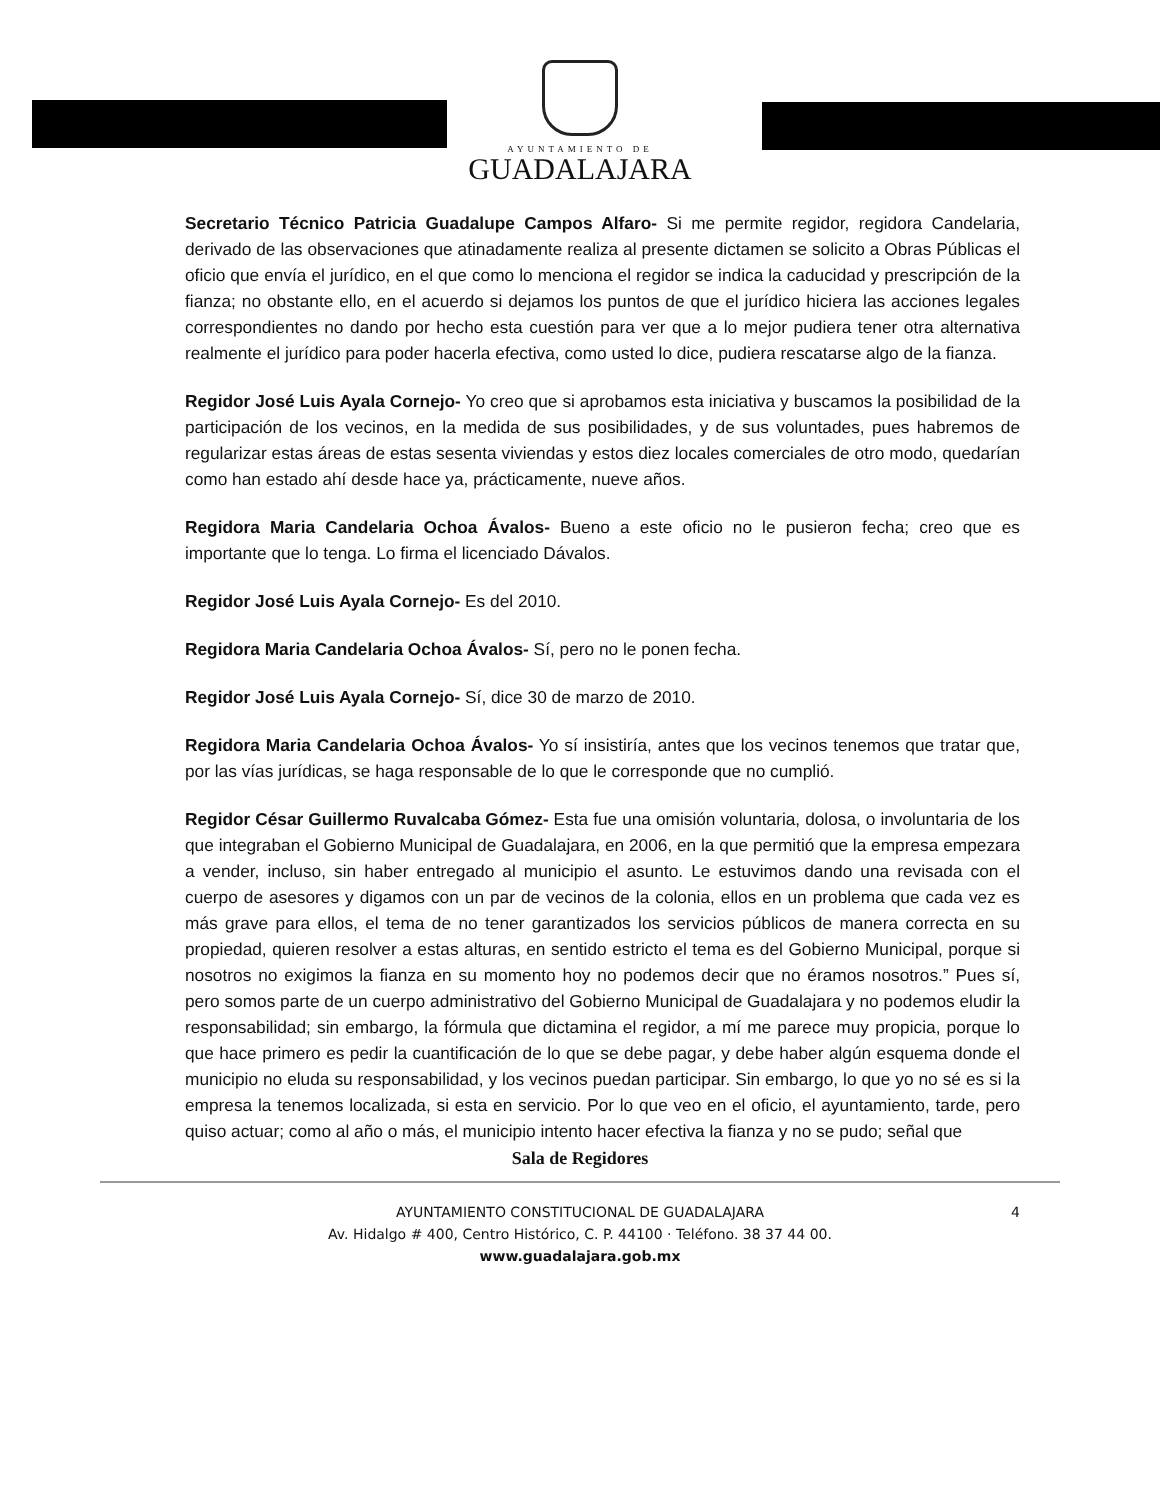AYUNTAMIENTO DE
GUADALAJARA
Secretario Técnico Patricia Guadalupe Campos Alfaro- Si me permite regidor, regidora Candelaria, derivado de las observaciones que atinadamente realiza al presente dictamen se solicito a Obras Públicas el oficio que envía el jurídico, en el que como lo menciona el regidor se indica la caducidad y prescripción de la fianza; no obstante ello, en el acuerdo si dejamos los puntos de que el jurídico hiciera las acciones legales correspondientes no dando por hecho esta cuestión para ver que a lo mejor pudiera tener otra alternativa realmente el jurídico para poder hacerla efectiva, como usted lo dice, pudiera rescatarse algo de la fianza.
Regidor José Luis Ayala Cornejo- Yo creo que si aprobamos esta iniciativa y buscamos la posibilidad de la participación de los vecinos, en la medida de sus posibilidades, y de sus voluntades, pues habremos de regularizar estas áreas de estas sesenta viviendas y estos diez locales comerciales de otro modo, quedarían como han estado ahí desde hace ya, prácticamente, nueve años.
Regidora Maria Candelaria Ochoa Ávalos- Bueno a este oficio no le pusieron fecha; creo que es importante que lo tenga. Lo firma el licenciado Dávalos.
Regidor José Luis Ayala Cornejo- Es del 2010.
Regidora Maria Candelaria Ochoa Ávalos- Sí, pero no le ponen fecha.
Regidor José Luis Ayala Cornejo- Sí, dice 30 de marzo de 2010.
Regidora Maria Candelaria Ochoa Ávalos- Yo sí insistiría, antes que los vecinos tenemos que tratar que, por las vías jurídicas, se haga responsable de lo que le corresponde que no cumplió.
Regidor César Guillermo Ruvalcaba Gómez- Esta fue una omisión voluntaria, dolosa, o involuntaria de los que integraban el Gobierno Municipal de Guadalajara, en 2006, en la que permitió que la empresa empezara a vender, incluso, sin haber entregado al municipio el asunto. Le estuvimos dando una revisada con el cuerpo de asesores y digamos con un par de vecinos de la colonia, ellos en un problema que cada vez es más grave para ellos, el tema de no tener garantizados los servicios públicos de manera correcta en su propiedad, quieren resolver a estas alturas, en sentido estricto el tema es del Gobierno Municipal, porque si nosotros no exigimos la fianza en su momento hoy no podemos decir que no éramos nosotros.” Pues sí, pero somos parte de un cuerpo administrativo del Gobierno Municipal de Guadalajara y no podemos eludir la responsabilidad; sin embargo, la fórmula que dictamina el regidor, a mí me parece muy propicia, porque lo que hace primero es pedir la cuantificación de lo que se debe pagar, y debe haber algún esquema donde el municipio no eluda su responsabilidad, y los vecinos puedan participar. Sin embargo, lo que yo no sé es si la empresa la tenemos localizada, si esta en servicio. Por lo que veo en el oficio, el ayuntamiento, tarde, pero quiso actuar; como al año o más, el municipio intento hacer efectiva la fianza y no se pudo; señal que
Sala de Regidores
4 AYUNTAMIENTO CONSTITUCIONAL DE GUADALAJARA
Av. Hidalgo # 400, Centro Histórico, C. P. 44100 · Teléfono. 38 37 44 00.
www.guadalajara.gob.mx